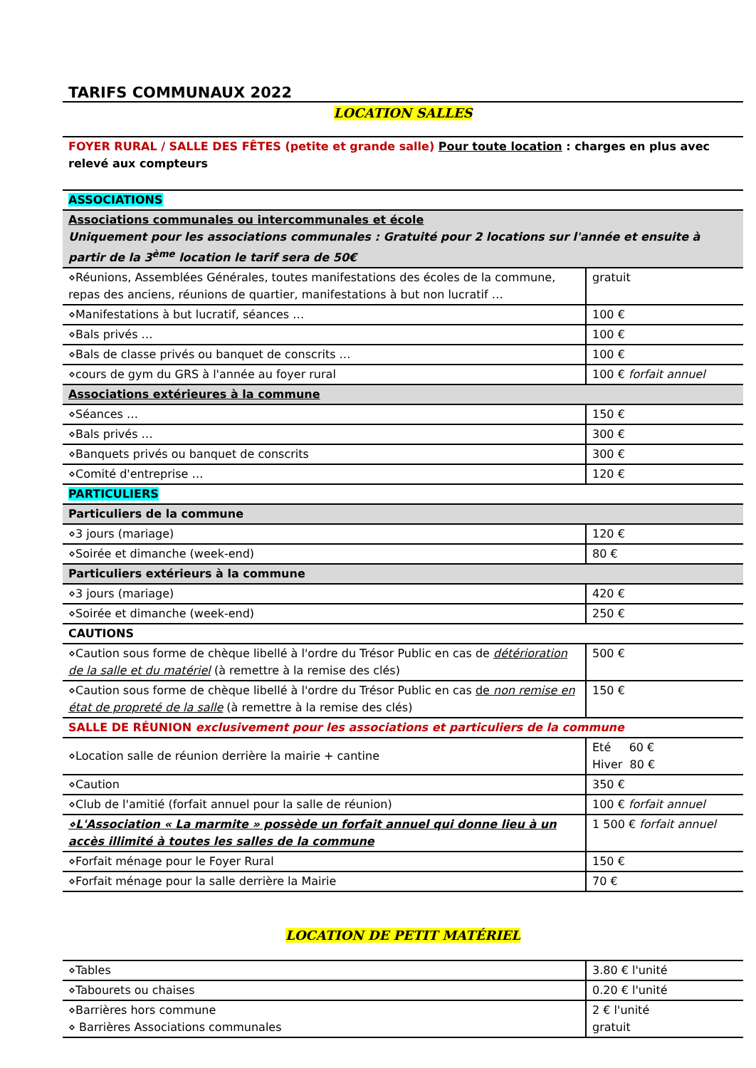TARIFS COMMUNAUX 2022
LOCATION SALLES
| FOYER RURAL / SALLE DES FÊTES (petite et grande salle) Pour toute location : charges en plus avec relevé aux compteurs | |
| ASSOCIATIONS | |
| Associations communales ou intercommunales et école Uniquement pour les associations communales : Gratuité pour 2 locations sur l'année et ensuite à partir de la 3<sup>ème</sup> location le tarif sera de 50€ | |
| ⋄Réunions, Assemblées Générales, toutes manifestations des écoles de la commune, repas des anciens, réunions de quartier, manifestations à but non lucratif … | gratuit |
| ⋄Manifestations à but lucratif, séances … | 100 € |
| ⋄Bals privés … | 100 € |
| ⋄Bals de classe privés ou banquet de conscrits … | 100 € |
| ⋄cours de gym du GRS à l'année au foyer rural | 100 € forfait annuel |
| Associations extérieures à la commune | |
| ⋄Séances … | 150 € |
| ⋄Bals privés … | 300 € |
| ⋄Banquets privés ou banquet de conscrits | 300 € |
| ⋄Comité d'entreprise … | 120 € |
| PARTICULIERS | |
| Particuliers de la commune | |
| ⋄3 jours (mariage) | 120 € |
| ⋄Soirée et dimanche (week-end) | 80 € |
| Particuliers extérieurs à la commune | |
| ⋄3 jours (mariage) | 420 € |
| ⋄Soirée et dimanche (week-end) | 250 € |
| CAUTIONS | |
| ⋄Caution sous forme de chèque libellé à l'ordre du Trésor Public en cas de détérioration de la salle et du matériel (à remettre à la remise des clés) | 500 € |
| ⋄Caution sous forme de chèque libellé à l'ordre du Trésor Public en cas de non remise en état de propreté de la salle (à remettre à la remise des clés) | 150 € |
| SALLE DE RÉUNION exclusivement pour les associations et particuliers de la commune | |
| ⋄Location salle de réunion derrière la mairie + cantine | Eté 60 € Hiver 80 € |
| ⋄Caution | 350 € |
| ⋄Club de l'amitié (forfait annuel pour la salle de réunion) | 100 € forfait annuel |
| ⋄L'Association « La marmite » possède un forfait annuel qui donne lieu à un accès illimité à toutes les salles de la commune | 1 500 € forfait annuel |
| ⋄Forfait ménage pour le Foyer Rural | 150 € |
| ⋄Forfait ménage pour la salle derrière la Mairie | 70 € |
LOCATION DE PETIT MATÉRIEL
| ⋄Tables | 3.80 € l'unité |
| ⋄Tabourets ou chaises | 0.20 € l'unité |
| ⋄Barrières hors commune ⋄ Barrières Associations communales | 2 € l'unité gratuit |